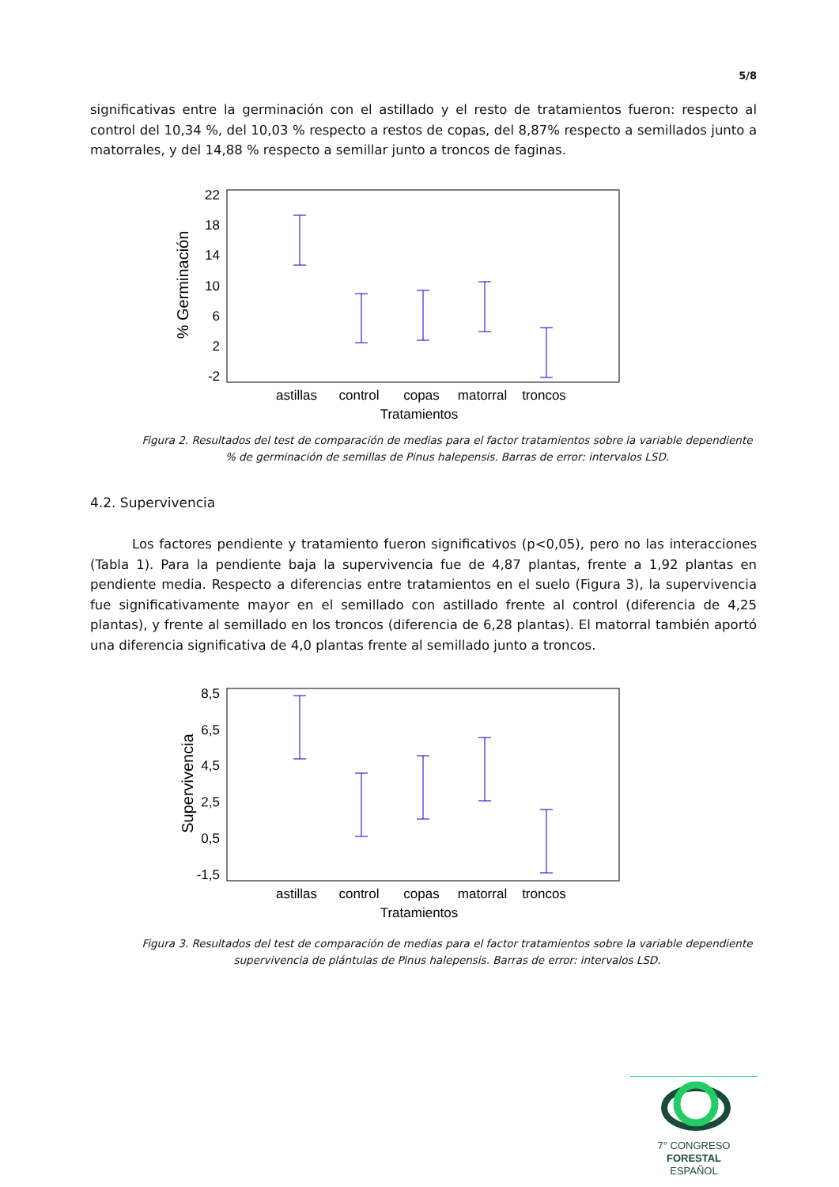5/8
significativas entre la germinación con el astillado y el resto de tratamientos fueron: respecto al control del 10,34 %, del 10,03 % respecto a restos de copas, del 8,87% respecto a semillados junto a matorrales, y del 14,88 % respecto a semillar junto a troncos de faginas.
22
18
14
10
6
2
-2
% Germinación
astillas
control
copas
matorral
troncos
Tratamientos
Figura 2. Resultados del test de comparación de medias para el factor tratamientos sobre la variable dependiente % de germinación de semillas de Pinus halepensis. Barras de error: intervalos LSD.
4.2. Supervivencia
Los factores pendiente y tratamiento fueron significativos (p<0,05), pero no las interacciones (Tabla 1). Para la pendiente baja la supervivencia fue de 4,87 plantas, frente a 1,92 plantas en pendiente media. Respecto a diferencias entre tratamientos en el suelo (Figura 3), la supervivencia fue significativamente mayor en el semillado con astillado frente al control (diferencia de 4,25 plantas), y frente al semillado en los troncos (diferencia de 6,28 plantas). El matorral también aportó una diferencia significativa de 4,0 plantas frente al semillado junto a troncos.
8,5
6,5
4,5
2,5
0,5
-1,5
Supervivencia
astillas
control
copas
matorral
troncos
Tratamientos
Figura 3. Resultados del test de comparación de medias para el factor tratamientos sobre la variable dependiente supervivencia de plántulas de Pinus halepensis. Barras de error: intervalos LSD.
7° CONGRESO FORESTAL
ESPAÑOL